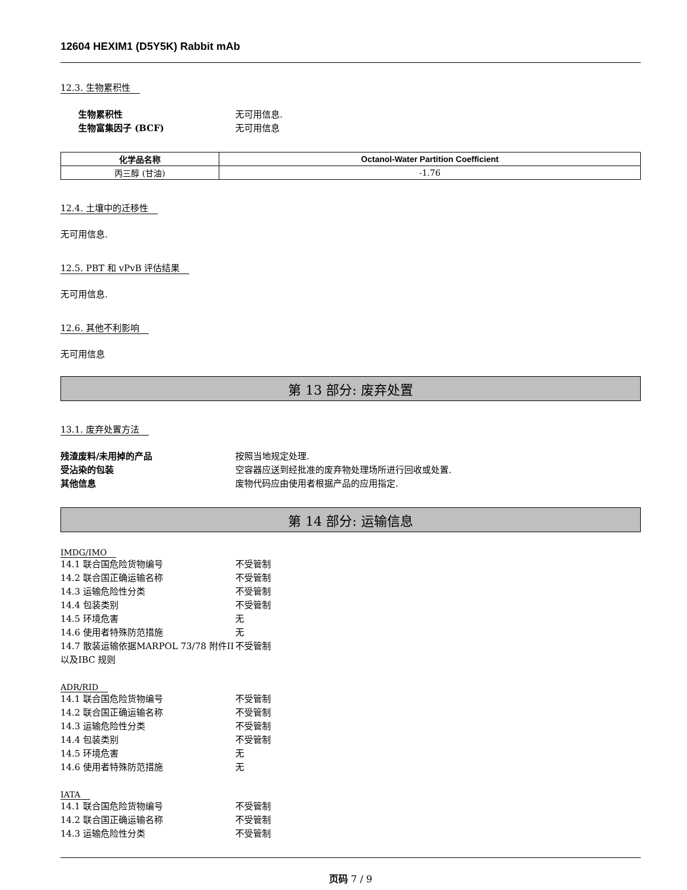12604 HEXIM1 (D5Y5K) Rabbit mAb
12.3. 生物累积性
生物累积性 无可用信息.
生物富集因子 (BCF) 无可用信息
| 化学品名称 | Octanol-Water Partition Coefficient |
| --- | --- |
| 丙三醇 (甘油) | -1.76 |
12.4. 土壤中的迁移性
无可用信息.
12.5. PBT 和 vPvB 评估结果
无可用信息.
12.6. 其他不利影响
无可用信息
第 13 部分: 废弃处置
13.1. 废弃处置方法
残渣废料/未用掉的产品 按照当地规定处理.
受沾染的包装 空容器应送到经批准的废弃物处理场所进行回收或处置.
其他信息 废物代码应由使用者根据产品的应用指定.
第 14 部分: 运输信息
IMDG/IMO
14.1 联合国危险货物编号 不受管制
14.2 联合国正确运输名称 不受管制
14.3 运输危险性分类 不受管制
14.4 包装类别 不受管制
14.5 环境危害 无
14.6 使用者特殊防范措施 无
14.7 散装运输依据MARPOL 73/78 附件II以及IBC 规则 不受管制
ADR/RID
14.1 联合国危险货物编号 不受管制
14.2 联合国正确运输名称 不受管制
14.3 运输危险性分类 不受管制
14.4 包装类别 不受管制
14.5 环境危害 无
14.6 使用者特殊防范措施 无
IATA
14.1 联合国危险货物编号 不受管制
14.2 联合国正确运输名称 不受管制
14.3 运输危险性分类 不受管制
页码 7 / 9